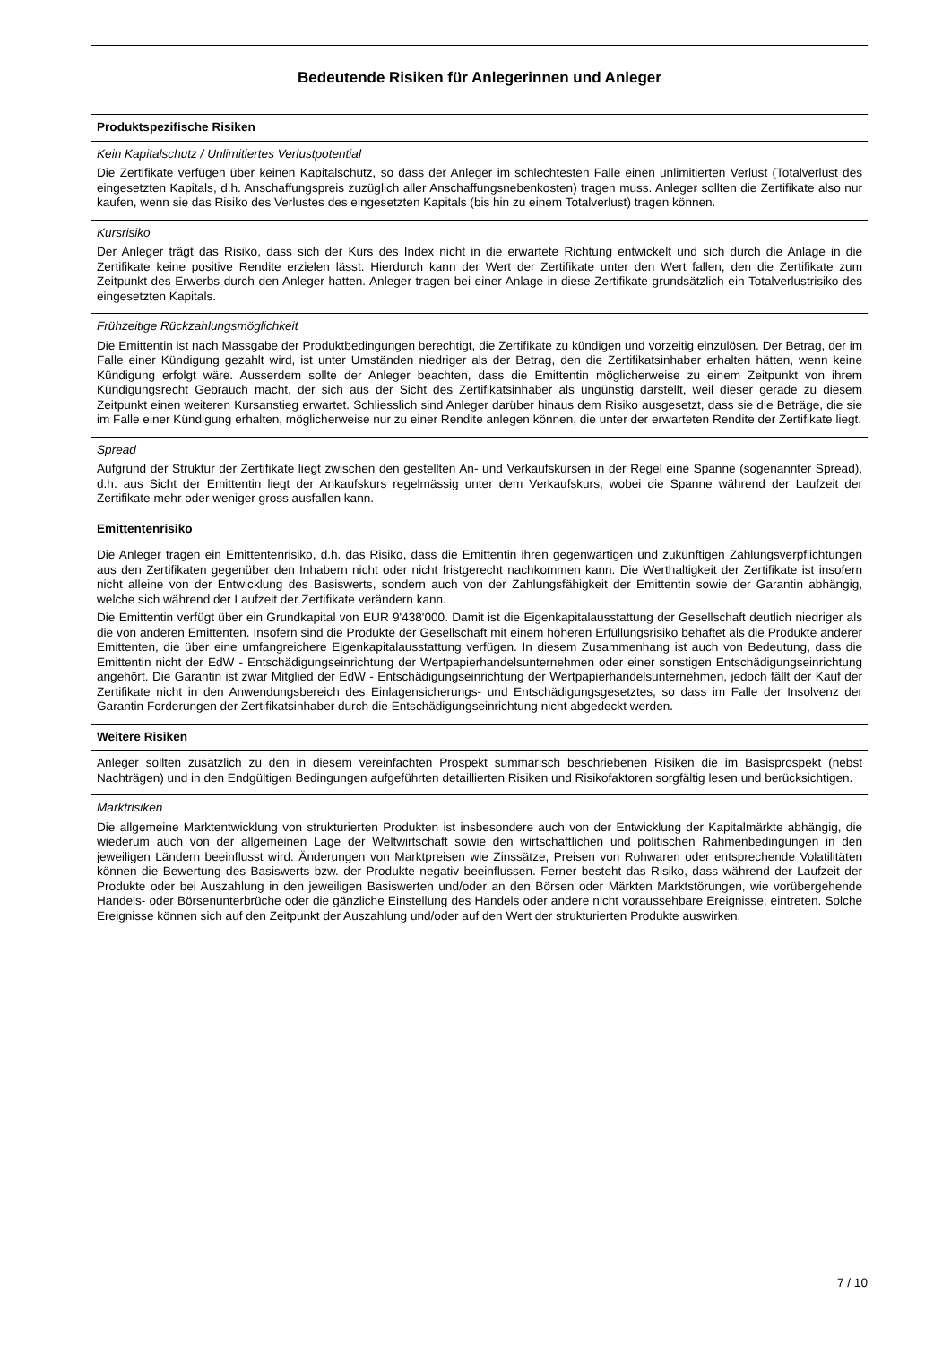Bedeutende Risiken für Anlegerinnen und Anleger
Produktspezifische Risiken
Kein Kapitalschutz / Unlimitiertes Verlustpotential
Die Zertifikate verfügen über keinen Kapitalschutz, so dass der Anleger im schlechtesten Falle einen unlimitierten Verlust (Totalverlust des eingesetzten Kapitals, d.h. Anschaffungspreis zuzüglich aller Anschaffungsnebenkosten) tragen muss. Anleger sollten die Zertifikate also nur kaufen, wenn sie das Risiko des Verlustes des eingesetzten Kapitals (bis hin zu einem Totalverlust) tragen können.
Kursrisiko
Der Anleger trägt das Risiko, dass sich der Kurs des Index nicht in die erwartete Richtung entwickelt und sich durch die Anlage in die Zertifikate keine positive Rendite erzielen lässt. Hierdurch kann der Wert der Zertifikate unter den Wert fallen, den die Zertifikate zum Zeitpunkt des Erwerbs durch den Anleger hatten. Anleger tragen bei einer Anlage in diese Zertifikate grundsätzlich ein Totalverlustrisiko des eingesetzten Kapitals.
Frühzeitige Rückzahlungsmöglichkeit
Die Emittentin ist nach Massgabe der Produktbedingungen berechtigt, die Zertifikate zu kündigen und vorzeitig einzulösen. Der Betrag, der im Falle einer Kündigung gezahlt wird, ist unter Umständen niedriger als der Betrag, den die Zertifikatsinhaber erhalten hätten, wenn keine Kündigung erfolgt wäre. Ausserdem sollte der Anleger beachten, dass die Emittentin möglicherweise zu einem Zeitpunkt von ihrem Kündigungsrecht Gebrauch macht, der sich aus der Sicht des Zertifikatsinhaber als ungünstig darstellt, weil dieser gerade zu diesem Zeitpunkt einen weiteren Kursanstieg erwartet. Schliesslich sind Anleger darüber hinaus dem Risiko ausgesetzt, dass sie die Beträge, die sie im Falle einer Kündigung erhalten, möglicherweise nur zu einer Rendite anlegen können, die unter der erwarteten Rendite der Zertifikate liegt.
Spread
Aufgrund der Struktur der Zertifikate liegt zwischen den gestellten An- und Verkaufskursen in der Regel eine Spanne (sogenannter Spread), d.h. aus Sicht der Emittentin liegt der Ankaufskurs regelmässig unter dem Verkaufskurs, wobei die Spanne während der Laufzeit der Zertifikate mehr oder weniger gross ausfallen kann.
Emittentenrisiko
Die Anleger tragen ein Emittentenrisiko, d.h. das Risiko, dass die Emittentin ihren gegenwärtigen und zukünftigen Zahlungsverpflichtungen aus den Zertifikaten gegenüber den Inhabern nicht oder nicht fristgerecht nachkommen kann. Die Werthaltigkeit der Zertifikate ist insofern nicht alleine von der Entwicklung des Basiswerts, sondern auch von der Zahlungsfähigkeit der Emittentin sowie der Garantin abhängig, welche sich während der Laufzeit der Zertifikate verändern kann.
Die Emittentin verfügt über ein Grundkapital von EUR 9'438'000. Damit ist die Eigenkapitalausstattung der Gesellschaft deutlich niedriger als die von anderen Emittenten. Insofern sind die Produkte der Gesellschaft mit einem höheren Erfüllungsrisiko behaftet als die Produkte anderer Emittenten, die über eine umfangreichere Eigenkapitalausstattung verfügen. In diesem Zusammenhang ist auch von Bedeutung, dass die Emittentin nicht der EdW - Entschädigungseinrichtung der Wertpapierhandelsunternehmen oder einer sonstigen Entschädigungseinrichtung angehört. Die Garantin ist zwar Mitglied der EdW - Entschädigungseinrichtung der Wertpapierhandelsunternehmen, jedoch fällt der Kauf der Zertifikate nicht in den Anwendungsbereich des Einlagensicherungs- und Entschädigungsgesetztes, so dass im Falle der Insolvenz der Garantin Forderungen der Zertifikatsinhaber durch die Entschädigungseinrichtung nicht abgedeckt werden.
Weitere Risiken
Anleger sollten zusätzlich zu den in diesem vereinfachten Prospekt summarisch beschriebenen Risiken die im Basisprospekt (nebst Nachträgen) und in den Endgültigen Bedingungen aufgeführten detaillierten Risiken und Risikofaktoren sorgfältig lesen und berücksichtigen.
Marktrisiken
Die allgemeine Marktentwicklung von strukturierten Produkten ist insbesondere auch von der Entwicklung der Kapitalmärkte abhängig, die wiederum auch von der allgemeinen Lage der Weltwirtschaft sowie den wirtschaftlichen und politischen Rahmenbedingungen in den jeweiligen Ländern beeinflusst wird. Änderungen von Marktpreisen wie Zinssätze, Preisen von Rohwaren oder entsprechende Volatilitäten können die Bewertung des Basiswerts bzw. der Produkte negativ beeinflussen. Ferner besteht das Risiko, dass während der Laufzeit der Produkte oder bei Auszahlung in den jeweiligen Basiswerten und/oder an den Börsen oder Märkten Marktstörungen, wie vorübergehende Handels- oder Börsenunterbrüche oder die gänzliche Einstellung des Handels oder andere nicht voraussehbare Ereignisse, eintreten. Solche Ereignisse können sich auf den Zeitpunkt der Auszahlung und/oder auf den Wert der strukturierten Produkte auswirken.
7 / 10